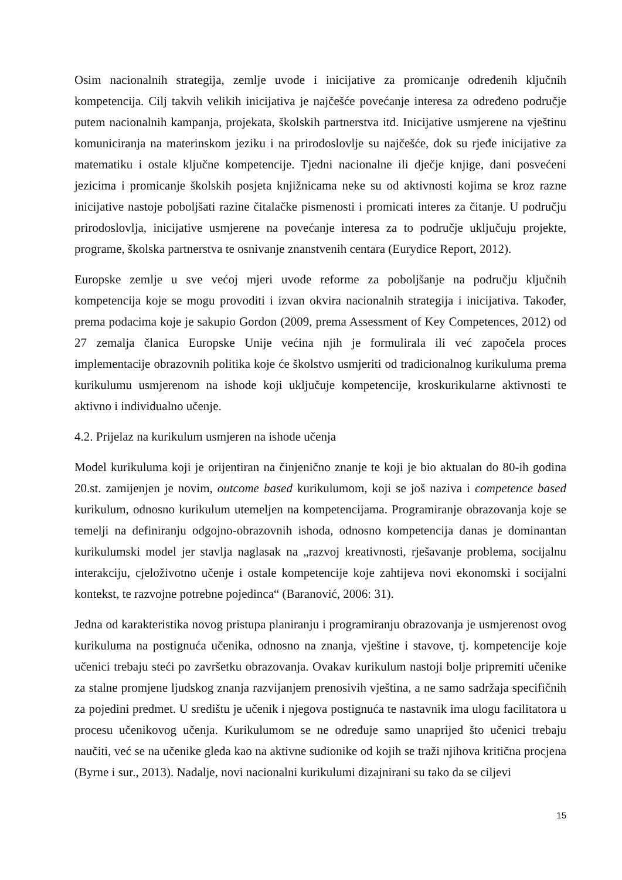Osim nacionalnih strategija, zemlje uvode i inicijative za promicanje određenih ključnih kompetencija. Cilj takvih velikih inicijativa je najčešće povećanje interesa za određeno područje putem nacionalnih kampanja, projekata, školskih partnerstva itd. Inicijative usmjerene na vještinu komuniciranja na materinskom jeziku i na prirodoslovlje su najčešće, dok su rjeđe inicijative za matematiku i ostale ključne kompetencije. Tjedni nacionalne ili dječje knjige, dani posvećeni jezicima i promicanje školskih posjeta knjižnicama neke su od aktivnosti kojima se kroz razne inicijative nastoje poboljšati razine čitalačke pismenosti i promicati interes za čitanje. U području prirodoslovlja, inicijative usmjerene na povećanje interesa za to područje uključuju projekte, programe, školska partnerstva te osnivanje znanstvenih centara (Eurydice Report, 2012).
Europske zemlje u sve većoj mjeri uvode reforme za poboljšanje na području ključnih kompetencija koje se mogu provoditi i izvan okvira nacionalnih strategija i inicijativa. Također, prema podacima koje je sakupio Gordon (2009, prema Assessment of Key Competences, 2012) od 27 zemalja članica Europske Unije većina njih je formulirala ili već započela proces implementacije obrazovnih politika koje će školstvo usmjeriti od tradicionalnog kurikuluma prema kurikulumu usmjerenom na ishode koji uključuje kompetencije, kroskurikularne aktivnosti te aktivno i individualno učenje.
4.2. Prijelaz na kurikulum usmjeren na ishode učenja
Model kurikuluma koji je orijentiran na činjenično znanje te koji je bio aktualan do 80-ih godina 20.st. zamijenjen je novim, outcome based kurikulumom, koji se još naziva i competence based kurikulum, odnosno kurikulum utemeljen na kompetencijama. Programiranje obrazovanja koje se temelji na definiranju odgojno-obrazovnih ishoda, odnosno kompetencija danas je dominantan kurikulumski model jer stavlja naglasak na „razvoj kreativnosti, rješavanje problema, socijalnu interakciju, cjeloživotno učenje i ostale kompetencije koje zahtijeva novi ekonomski i socijalni kontekst, te razvojne potrebne pojedinca“ (Baranović, 2006: 31).
Jedna od karakteristika novog pristupa planiranju i programiranju obrazovanja je usmjerenost ovog kurikuluma na postignuća učenika, odnosno na znanja, vještine i stavove, tj. kompetencije koje učenici trebaju steći po završetku obrazovanja. Ovakav kurikulum nastoji bolje pripremiti učenike za stalne promjene ljudskog znanja razvijanjem prenosivih vještina, a ne samo sadržaja specifičnih za pojedini predmet. U središtu je učenik i njegova postignuća te nastavnik ima ulogu facilitatora u procesu učenikovog učenja. Kurikulumom se ne određuje samo unaprijed što učenici trebaju naučiti, već se na učenike gleda kao na aktivne sudionike od kojih se traži njihova kritična procjena (Byrne i sur., 2013). Nadalje, novi nacionalni kurikulumi dizajnirani su tako da se ciljevi
15